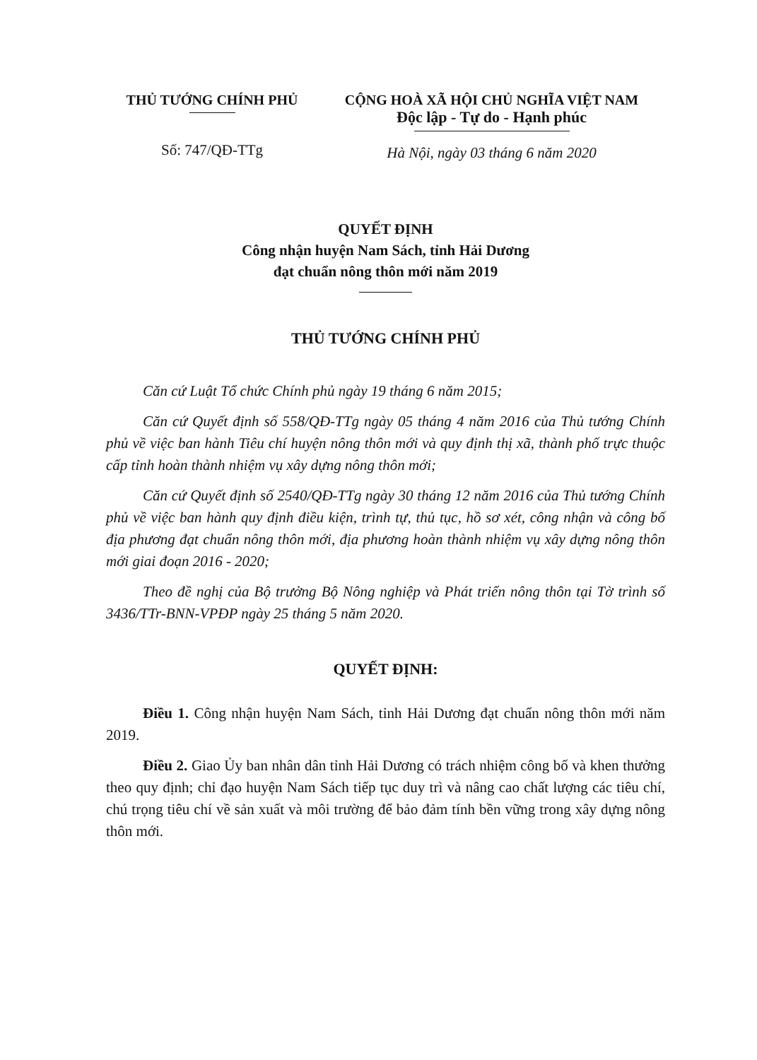THỦ TƯỚNG CHÍNH PHỦ
Số: 747/QĐ-TTg
CỘNG HOÀ XÃ HỘI CHỦ NGHĨA VIỆT NAM
Độc lập - Tự do - Hạnh phúc
Hà Nội, ngày 03 tháng 6 năm 2020
QUYẾT ĐỊNH
Công nhận huyện Nam Sách, tỉnh Hải Dương
đạt chuẩn nông thôn mới năm 2019
THỦ TƯỚNG CHÍNH PHỦ
Căn cứ Luật Tổ chức Chính phủ ngày 19 tháng 6 năm 2015;
Căn cứ Quyết định số 558/QĐ-TTg ngày 05 tháng 4 năm 2016 của Thủ tướng Chính phủ về việc ban hành Tiêu chí huyện nông thôn mới và quy định thị xã, thành phố trực thuộc cấp tỉnh hoàn thành nhiệm vụ xây dựng nông thôn mới;
Căn cứ Quyết định số 2540/QĐ-TTg ngày 30 tháng 12 năm 2016 của Thủ tướng Chính phủ về việc ban hành quy định điều kiện, trình tự, thủ tục, hồ sơ xét, công nhận và công bố địa phương đạt chuẩn nông thôn mới, địa phương hoàn thành nhiệm vụ xây dựng nông thôn mới giai đoạn 2016 - 2020;
Theo đề nghị của Bộ trưởng Bộ Nông nghiệp và Phát triển nông thôn tại Tờ trình số 3436/TTr-BNN-VPĐP ngày 25 tháng 5 năm 2020.
QUYẾT ĐỊNH:
Điều 1. Công nhận huyện Nam Sách, tỉnh Hải Dương đạt chuẩn nông thôn mới năm 2019.
Điều 2. Giao Ủy ban nhân dân tỉnh Hải Dương có trách nhiệm công bố và khen thưởng theo quy định; chỉ đạo huyện Nam Sách tiếp tục duy trì và nâng cao chất lượng các tiêu chí, chú trọng tiêu chí về sản xuất và môi trường để bảo đảm tính bền vững trong xây dựng nông thôn mới.